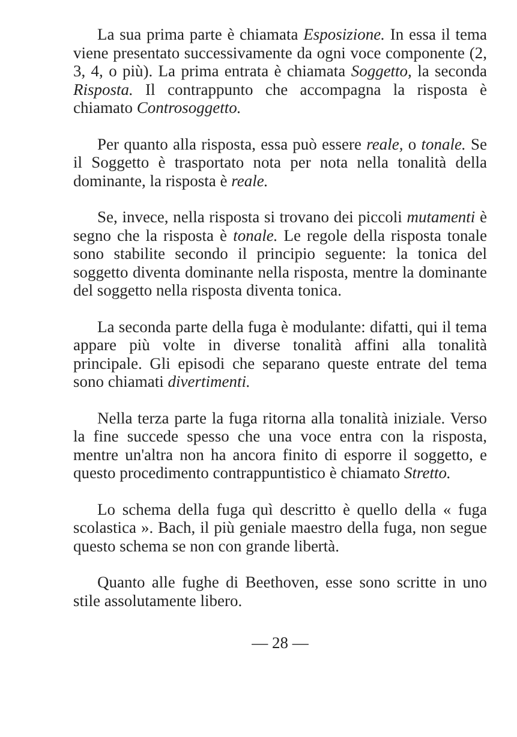La sua prima parte è chiamata Esposizione. In essa il tema viene presentato successivamente da ogni voce componente (2, 3, 4, o più). La prima entrata è chiamata Soggetto, la seconda Risposta. Il contrappunto che accompagna la risposta è chiamato Controsoggetto.
Per quanto alla risposta, essa può essere reale, o tonale. Se il Soggetto è trasportato nota per nota nella tonalità della dominante, la risposta è reale.
Se, invece, nella risposta si trovano dei piccoli mutamenti è segno che la risposta è tonale. Le regole della risposta tonale sono stabilite secondo il principio seguente: la tonica del soggetto diventa dominante nella risposta, mentre la dominante del soggetto nella risposta diventa tonica.
La seconda parte della fuga è modulante: difatti, qui il tema appare più volte in diverse tonalità affini alla tonalità principale. Gli episodi che separano queste entrate del tema sono chiamati divertimenti.
Nella terza parte la fuga ritorna alla tonalità iniziale. Verso la fine succede spesso che una voce entra con la risposta, mentre un'altra non ha ancora finito di esporre il soggetto, e questo procedimento contrappuntistico è chiamato Stretto.
Lo schema della fuga quì descritto è quello della « fuga scolastica ». Bach, il più geniale maestro della fuga, non segue questo schema se non con grande libertà.
Quanto alle fughe di Beethoven, esse sono scritte in uno stile assolutamente libero.
— 28 —